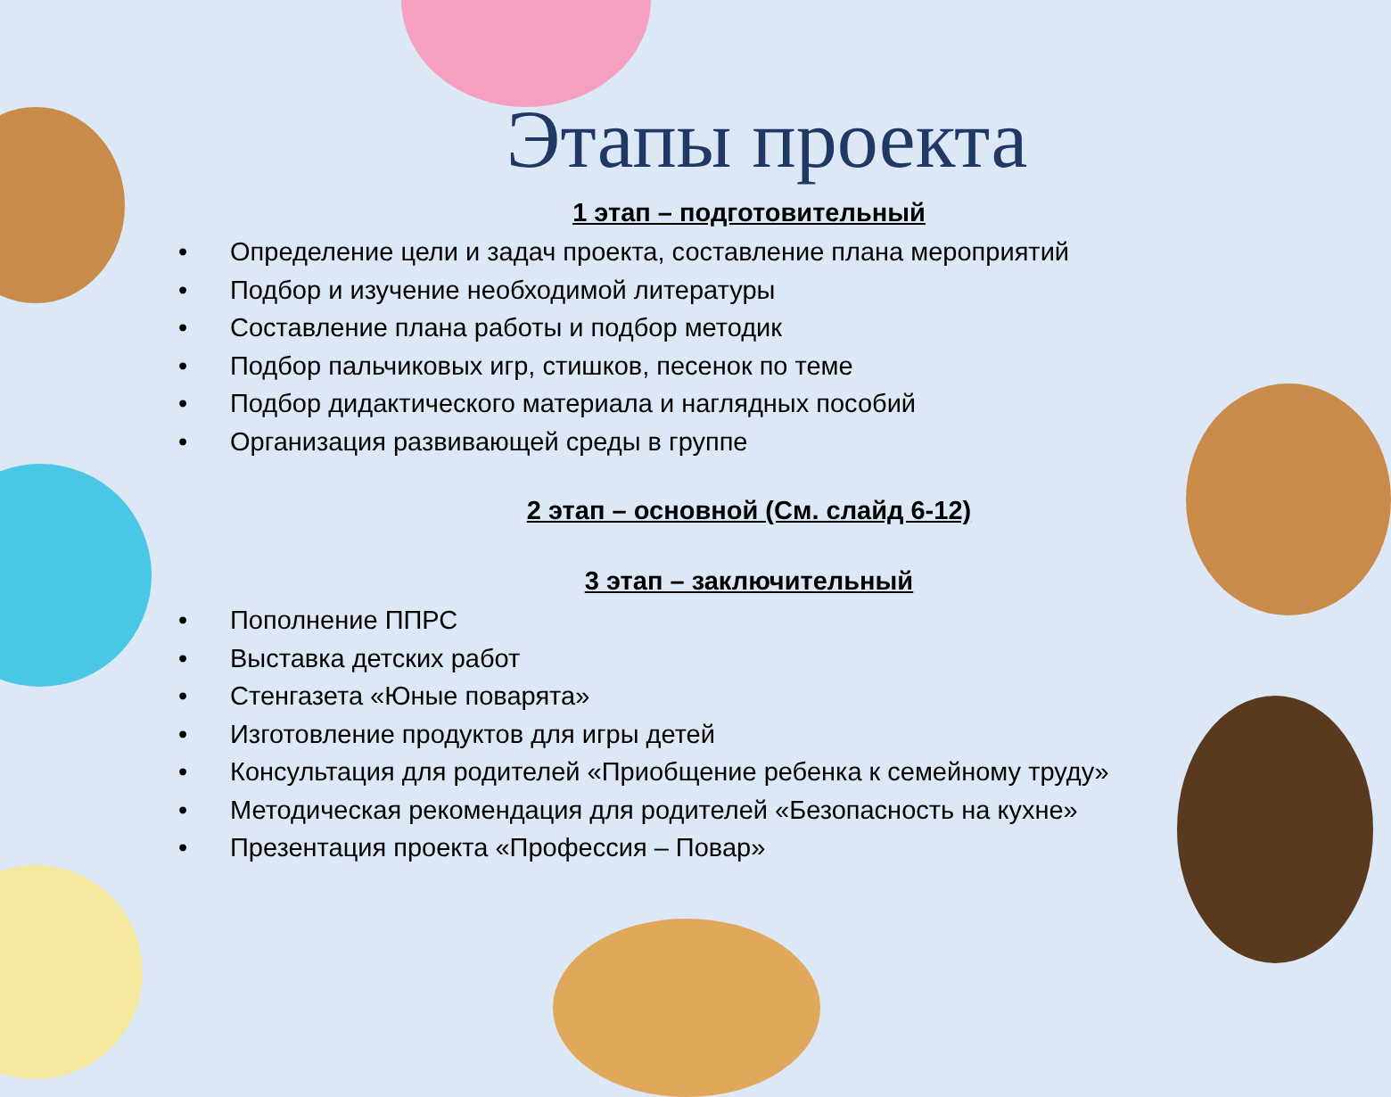Этапы проекта
1 этап – подготовительный
• Определение цели и задач проекта, составление плана мероприятий
• Подбор и изучение необходимой литературы
• Составление плана работы и подбор методик
• Подбор пальчиковых игр, стишков, песенок по теме
• Подбор дидактического материала и наглядных пособий
• Организация развивающей среды в группе
2 этап – основной (См. слайд 6-12)
3 этап – заключительный
• Пополнение ППРС
• Выставка детских работ
• Стенгазета «Юные поварята»
• Изготовление продуктов для игры детей
• Консультация для родителей «Приобщение ребенка к семейному труду»
• Методическая рекомендация для родителей «Безопасность на кухне»
• Презентация проекта «Профессия – Повар»